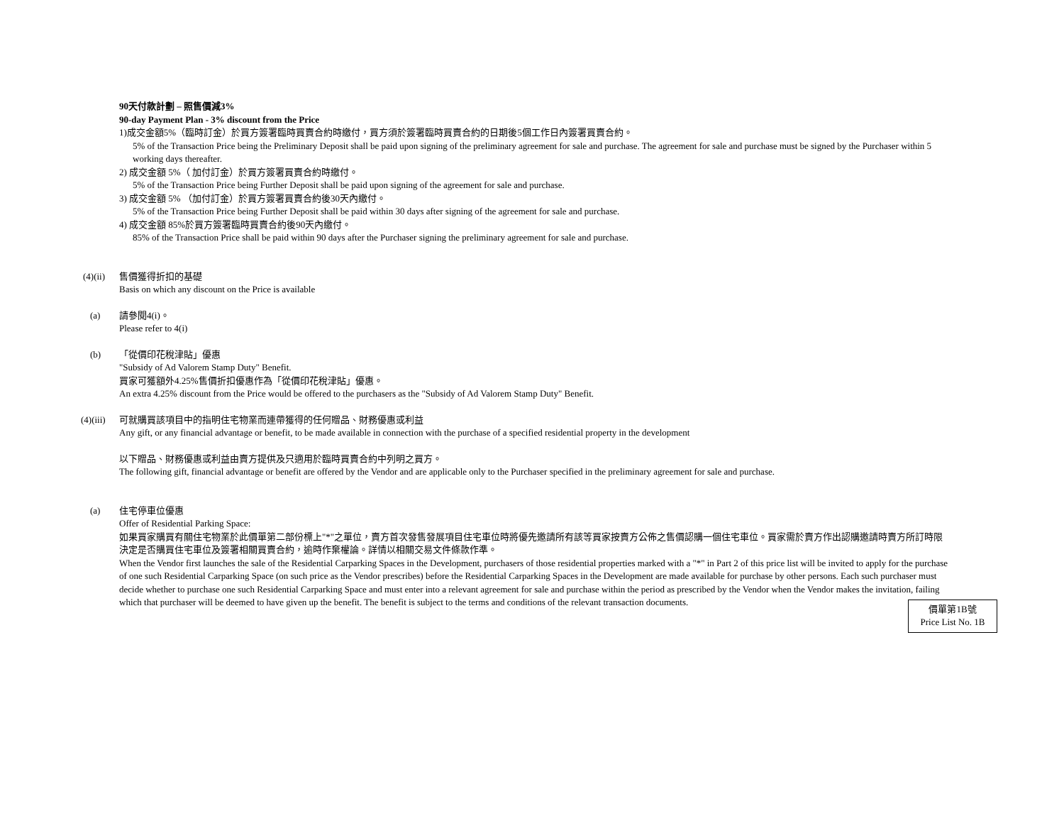90天付款計劃 – 照售價減3%
90-day Payment Plan - 3% discount from the Price
1)成交金額5%（臨時訂金）於買方簽署臨時買賣合約時繳付，買方須於簽署臨時買賣合約的日期後5個工作日內簽署買賣合約。
5% of the Transaction Price being the Preliminary Deposit shall be paid upon signing of the preliminary agreement for sale and purchase. The agreement for sale and purchase must be signed by the Purchaser within 5 working days thereafter.
2) 成交金額 5%（ 加付訂金）於買方簽署買賣合約時繳付。
5% of the Transaction Price being Further Deposit shall be paid upon signing of the agreement for sale and purchase.
3) 成交金額 5% （加付訂金）於買方簽署買賣合約後30天內繳付。
5% of the Transaction Price being Further Deposit shall be paid within 30 days after signing of the agreement for sale and purchase.
4) 成交金額 85%於買方簽署臨時買賣合約後90天內繳付。
85% of the Transaction Price shall be paid within 90 days after the Purchaser signing the preliminary agreement for sale and purchase.
(4)(ii) 售價獲得折扣的基礎
Basis on which any discount on the Price is available
(a) 請參閱4(i)。
Please refer to 4(i)
(b) 「從價印花稅津貼」優惠
"Subsidy of Ad Valorem Stamp Duty" Benefit.
買家可獲額外4.25%售價折扣優惠作為「從價印花稅津貼」優惠。
An extra 4.25% discount from the Price would be offered to the purchasers as the "Subsidy of Ad Valorem Stamp Duty" Benefit.
(4)(iii) 可就購買該項目中的指明住宅物業而連帶獲得的任何贈品、財務優惠或利益
Any gift, or any financial advantage or benefit, to be made available in connection with the purchase of a specified residential property in the development
以下贈品、財務優惠或利益由賣方提供及只適用於臨時買賣合約中列明之買方。
The following gift, financial advantage or benefit are offered by the Vendor and are applicable only to the Purchaser specified in the preliminary agreement for sale and purchase.
(a) 住宅停車位優惠
Offer of Residential Parking Space:
如果買家購買有關住宅物業於此價單第二部份標上"*"之單位，賣方首次發售發展項目住宅車位時將優先邀請所有該等買家按賣方公佈之售價認購一個住宅車位。買家需於賣方作出認購邀請時賣方所訂時限決定是否購買住宅車位及簽署相關買賣合約，逾時作棄權論。詳情以相關交易文件條款作準。
When the Vendor first launches the sale of the Residential Carparking Spaces in the Development, purchasers of those residential properties marked with a "*" in Part 2 of this price list will be invited to apply for the purchase of one such Residential Carparking Space (on such price as the Vendor prescribes) before the Residential Carparking Spaces in the Development are made available for purchase by other persons. Each such purchaser must decide whether to purchase one such Residential Carparking Space and must enter into a relevant agreement for sale and purchase within the period as prescribed by the Vendor when the Vendor makes the invitation, failing which that purchaser will be deemed to have given up the benefit. The benefit is subject to the terms and conditions of the relevant transaction documents.
價單第1B號
Price List No. 1B